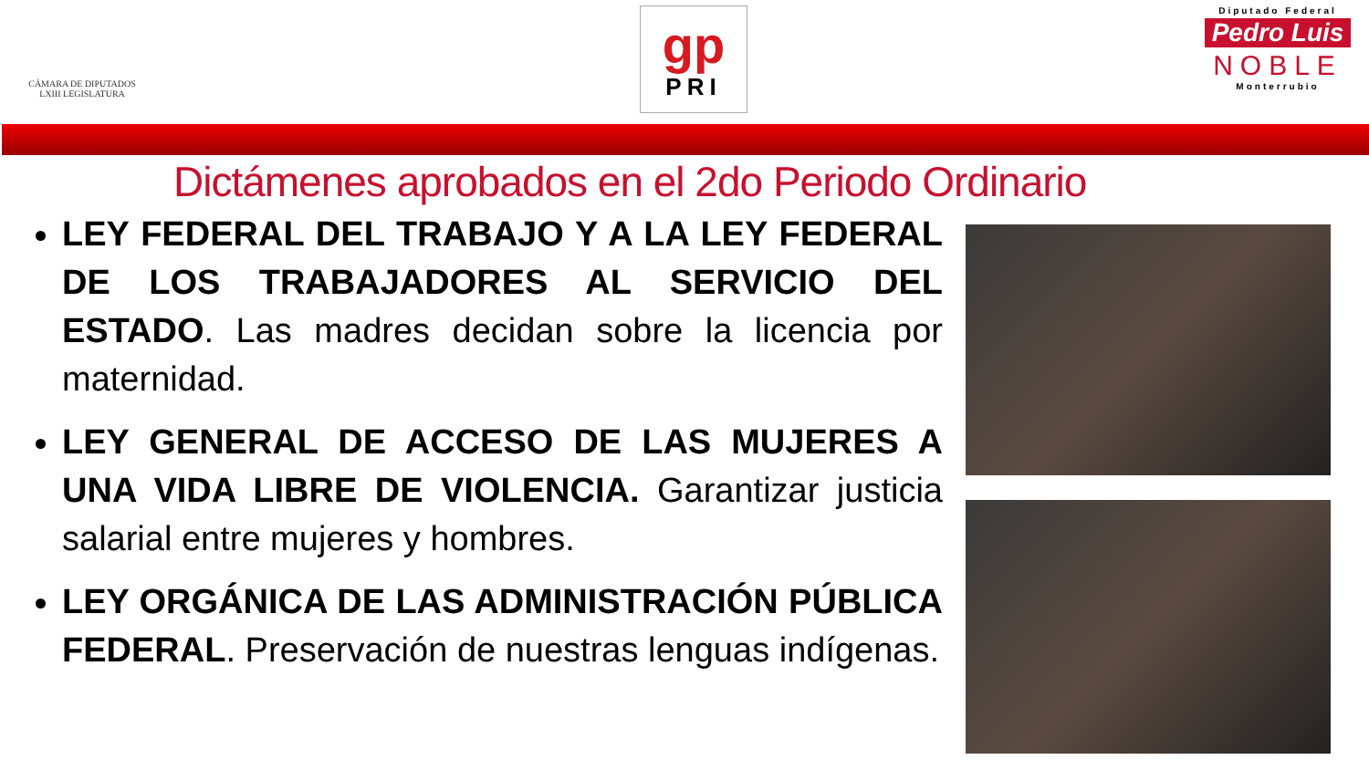CÁMARA DE DIPUTADOS
LXIII LEGISLATURA
gp
PRI
Diputado Federal
Pedro Luis
NOBLE
Monterrubio
Dictámenes aprobados en el 2do Periodo Ordinario
LEY FEDERAL DEL TRABAJO Y A LA LEY FEDERAL DE LOS TRABAJADORES AL SERVICIO DEL ESTADO. Las madres decidan sobre la licencia por maternidad.
LEY GENERAL DE ACCESO DE LAS MUJERES A UNA VIDA LIBRE DE VIOLENCIA. Garantizar justicia salarial entre mujeres y hombres.
LEY ORGÁNICA DE LAS ADMINISTRACIÓN PÚBLICA FEDERAL. Preservación de nuestras lenguas indígenas.